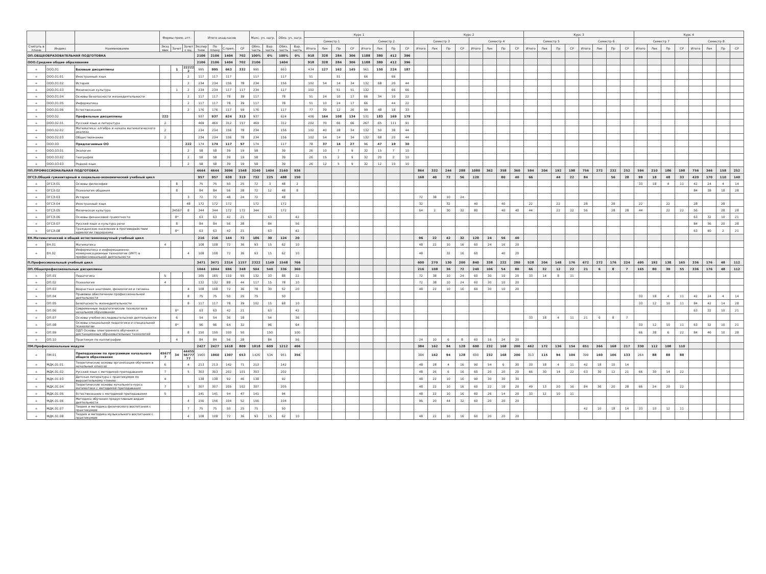| | | | Формы пром. атт. | | | Итого акад.часов | | | | Макс. уч. нагр. | | Обяз. уч. нагр. | | Курс 1 | | | | | | | | Курс 2 | | | | | | | | Курс 3 | | | | | | | | Курс 4 | | | | | | | |
| --- | --- | --- | --- | --- | --- | --- | --- | --- | --- | --- | --- | --- | --- | --- | --- | --- | --- | --- | --- | --- | --- | --- | --- | --- | --- | --- | --- | --- | --- | --- | --- | --- | --- | --- | --- | --- | --- | --- | --- | --- | --- | --- | --- | --- | --- |
| | | | | | | | | | | | | | | Семестр 1 | | | | Семестр 2 | | | | Семестр 3 | | | | Семестр 4 | | | | Семестр 5 | | | | Семестр 6 | | | | Семестр 7 | | | | Семестр 8 | | | |
| Считать в плане | Индекс | Наименование | Экза мен | Зачет | Зачет с оц. | Экспер тное | По плану | С преп. | СР | Обяз. часть | Вар. часть | Обяз. часть | Вар. часть | Итого | Лек | Пр | СР | Итого | Лек | Пр | СР | Итого | Лек | Пр | СР | Итого | Лек | Пр | СР | Итого | Лек | Пр | СР | Итого | Лек | Пр | СР | Итого | Лек | Пр | СР | Итого | Лек | Пр | СР |
| ОП.ОБЩЕОБРАЗОВАТЕЛЬНАЯ ПОДГОТОВКА | | | | | | 2106 | 2106 | 1404 | 702 | 100% | 0% | 100% | 0% | 918 | 328 | 284 | 306 | 1188 | 380 | 412 | 396 | | | | | | | | | | | | | | | | | | | | | | | | |
| ООО.Среднее общее образование | | | | | | 2106 | 2106 | 1404 | 702 | 2106 | | 1404 | | 918 | 328 | 284 | 306 | 1188 | 380 | 412 | 396 | | | | | | | | | | | | | | | | | | | | | | | | |
| + | ООО.01 | Базовые дисциплины | | 1 | 22222 2 | 995 | 995 | 663 | 332 | 995 | | 663 | | 434 | 127 | 162 | 145 | 561 | 150 | 224 | 187 | | | | | | | | | | | | | | | | | | | | | | | | |
| + | ООО.01.01 | Иностранный язык | | | 2 | 117 | 117 | 117 | | 117 | | 117 | | 51 | | 51 | | 66 | | 66 | | | | | | | | | | | | | | | | | | | | | | | | | |
| + | ООО.01.02 | История | | | 2 | 234 | 234 | 156 | 78 | 234 | | 156 | | 102 | 54 | 14 | 34 | 132 | 68 | 20 | 44 | | | | | | | | | | | | | | | | | | | | | | | | |
| + | ООО.01.03 | Физическая культура | | 1 | 2 | 234 | 234 | 117 | 117 | 234 | | 117 | | 102 | | 51 | 51 | 132 | | 66 | 66 | | | | | | | | | | | | | | | | | | | | | | | | |
| + | ООО.01.04 | Основы безопасности жизнедеятельности | | | 2 | 117 | 117 | 78 | 39 | 117 | | 78 | | 51 | 24 | 10 | 17 | 66 | 34 | 10 | 22 | | | | | | | | | | | | | | | | | | | | | | | | |
| + | ООО.01.05 | Информатика | | | 2 | 117 | 117 | 78 | 39 | 117 | | 78 | | 51 | 10 | 24 | 17 | 66 | | 44 | 22 | | | | | | | | | | | | | | | | | | | | | | | | |
| + | ООО.01.06 | Естествознание | | | 2 | 176 | 176 | 117 | 59 | 176 | | 117 | | 77 | 39 | 12 | 26 | 99 | 48 | 18 | 33 | | | | | | | | | | | | | | | | | | | | | | | | |
| + | ООО.02 | Профильные дисциплины | 222 | | | 937 | 937 | 624 | 313 | 937 | | 624 | | 406 | 164 | 108 | 134 | 531 | 183 | 169 | 179 | | | | | | | | | | | | | | | | | | | | | | | | |
| + | ООО.02.01 | Русский язык и литература | 2 | | | 469 | 469 | 312 | 157 | 469 | | 312 | | 202 | 70 | 66 | 66 | 267 | 65 | 111 | 91 | | | | | | | | | | | | | | | | | | | | | | | | |
| + | ООО.02.02 | Математика: алгебра и начала математического анализа | 2 | | | 234 | 234 | 156 | 78 | 234 | | 156 | | 102 | 40 | 28 | 34 | 132 | 50 | 38 | 44 | | | | | | | | | | | | | | | | | | | | | | | | |
| + | ООО.02.03 | Обществознание | 2 | | | 234 | 234 | 156 | 78 | 234 | | 156 | | 102 | 54 | 14 | 34 | 132 | 68 | 20 | 44 | | | | | | | | | | | | | | | | | | | | | | | | |
| + | ООО.03 | Предлагаемые ОО | | | 222 | 174 | 174 | 117 | 57 | 174 | | 117 | | 78 | 37 | 14 | 27 | 96 | 47 | 19 | 30 | | | | | | | | | | | | | | | | | | | | | | | | |
| + | ООО.03.01 | Экология | | | 2 | 58 | 58 | 39 | 19 | 58 | | 39 | | 26 | 10 | 7 | 9 | 32 | 15 | 7 | 10 | | | | | | | | | | | | | | | | | | | | | | | | |
| + | ООО.03.02 | География | | | 2 | 58 | 58 | 39 | 19 | 58 | | 39 | | 26 | 15 | 2 | 9 | 32 | 20 | 2 | 10 | | | | | | | | | | | | | | | | | | | | | | | | |
| + | ООО.03.03 | Родной язык | | | 2 | 58 | 58 | 39 | 19 | 58 | | 39 | | 26 | 12 | 5 | 9 | 32 | 12 | 10 | 10 | | | | | | | | | | | | | | | | | | | | | | | | |
| ПП.ПРОФЕССИОНАЛЬНАЯ ПОДГОТОВКА | | | | | | 4644 | 4644 | 3096 | 1548 | 3240 | 1404 | 2160 | 936 | | | | | | | | | 864 | 332 | 244 | 288 | 1080 | 362 | 358 | 360 | 594 | 204 | 192 | 198 | 756 | 272 | 232 | 252 | 594 | 210 | 186 | 198 | 756 | 346 | 158 | 252 |
| ОГСЭ.Общий гуманитарный и социально-экономический учебный цикл | | | | | | 957 | 957 | 638 | 319 | 732 | 225 | 488 | 150 | | | | | | | | | 168 | 40 | 72 | 56 | 120 | | 80 | 40 | 66 | | 44 | 22 | 84 | | 56 | 28 | 99 | 18 | 48 | 33 | 420 | 170 | 110 | 140 |
| + | ОГСЭ.01 | Основы философии | | 8 | | 75 | 75 | 50 | 25 | 72 | 3 | 48 | 2 | | | | | | | | | | | | | | | | | | | | | | | | | 33 | 18 | 4 | 11 | 42 | 24 | 4 | 14 |
| + | ОГСЭ.02 | Психология общения | | 8 | | 84 | 84 | 56 | 28 | 72 | 12 | 48 | 8 | | | | | | | | | | | | | | | | | | | | | | | | | | | | | 84 | 38 | 18 | 28 |
| + | ОГСЭ.03 | История | | | 3 | 72 | 72 | 48 | 24 | 72 | | 48 | | | | | | | | | | 72 | 38 | 10 | 24 | | | | | | | | | | | | | | | | | | | | |
| + | ОГСЭ.04 | Иностранный язык | | | 48 | 172 | 172 | 172 | | 172 | | 172 | | | | | | | | | | 32 | | 32 | | 40 | | 40 | | 22 | | 22 | | 28 | | 28 | | 22 | | 22 | | 28 | | 28 | |
| + | ОГСЭ.05 | Физическая культура | | 34567 | 8 | 344 | 344 | 172 | 172 | 344 | | 172 | | | | | | | | | | 64 | 2 | 30 | 32 | 80 | | 40 | 40 | 44 | | 22 | 22 | 56 | | 28 | 28 | 44 | | 22 | 22 | 56 | | 28 | 28 |
| + | ОГСЭ.06 | Основы финансовой грамотности | | 8* | | 63 | 63 | 42 | 21 | | 63 | | 42 | | | | | | | | | | | | | | | | | | | | | | | | | | | | | 63 | 32 | 10 | 21 |
| + | ОГСЭ.07 | Русский язык и культура речи | | 8 | | 84 | 84 | 56 | 28 | | 84 | | 56 | | | | | | | | | | | | | | | | | | | | | | | | | | | | | 84 | 36 | 20 | 28 |
| + | ОГСЭ.08 | Гражданское население в противодействии идеологии терроризма | | 8* | | 63 | 63 | 42 | 21 | | 63 | | 42 | | | | | | | | | | | | | | | | | | | | | | | | | | | | | 63 | 40 | 2 | 21 |
| ЕН.Математический и общий естественнонаучный учебный цикл | | | | | | 216 | 216 | 144 | 72 | 186 | 30 | 124 | 20 | | | | | | | | | 96 | 22 | 42 | 32 | 120 | 24 | 56 | 40 | | | | | | | | | | | | | | | | |
| + | ЕН.01 | Математика | 4 | | | 108 | 108 | 72 | 36 | 93 | 15 | 62 | 10 | | | | | | | | | 48 | 22 | 10 | 16 | 60 | 24 | 16 | 20 | | | | | | | | | | | | | | | | |
| + | ЕН.02 | Информатика и информационно-коммуникационные технологии (ИКТ) в профессиональной деятельности | | | 4 | 108 | 108 | 72 | 36 | 93 | 15 | 62 | 10 | | | | | | | | | 48 | | 32 | 16 | 60 | | 40 | 20 | | | | | | | | | | | | | | | | |
| П.Профессиональный учебный цикл | | | | | | 3471 | 3471 | 2314 | 1157 | 2322 | 1149 | 1548 | 766 | | | | | | | | | 600 | 270 | 130 | 200 | 840 | 338 | 222 | 280 | 528 | 204 | 148 | 176 | 672 | 272 | 176 | 224 | 495 | 192 | 138 | 165 | 336 | 176 | 48 | 112 |
| ОП.Общепрофессиональные дисциплины | | | | | | 1044 | 1044 | 696 | 348 | 504 | 540 | 336 | 360 | | | | | | | | | 216 | 108 | 36 | 72 | 240 | 106 | 54 | 80 | 66 | 32 | 12 | 22 | 21 | 6 | 8 | 7 | 165 | 80 | 30 | 55 | 336 | 176 | 48 | 112 |
| + | ОП.01 | Педагогика | 5 | | | 165 | 165 | 110 | 55 | 132 | 33 | 88 | 22 | | | | | | | | | 72 | 38 | 10 | 24 | 60 | 30 | 10 | 20 | 33 | 14 | 8 | 11 | | | | | | | | | | | | |
| + | ОП.02 | Психология | 4 | | | 132 | 132 | 88 | 44 | 117 | 15 | 78 | 10 | | | | | | | | | 72 | 38 | 10 | 24 | 60 | 30 | 10 | 20 | | | | | | | | | | | | | | | | |
| + | ОП.03 | Возрастная анатомия, физиология и гигиена | | | 4 | 108 | 108 | 72 | 36 | 78 | 30 | 52 | 20 | | | | | | | | | 48 | 22 | 10 | 16 | 60 | 30 | 10 | 20 | | | | | | | | | | | | | | | | |
| + | ОП.04 | Правовое обеспечение профессиональной деятельности | | | 8 | 75 | 75 | 50 | 25 | 75 | | 50 | | | | | | | | | | | | | | | | | | | | | | | | | | 33 | 18 | 4 | 11 | 42 | 24 | 4 | 14 |
| + | ОП.05 | Безопасность жизнедеятельности | | | 8 | 117 | 117 | 78 | 39 | 102 | 15 | 68 | 10 | | | | | | | | | | | | | | | | | | | | | | | | | 33 | 12 | 10 | 11 | 84 | 42 | 14 | 28 |
| + | ОП.06 | Современные педагогические технологии в начальном образовании | | 8* | | 63 | 63 | 42 | 21 | | 63 | | 42 | | | | | | | | | | | | | | | | | | | | | | | | | | | | | 63 | 32 | 10 | 21 |
| + | ОП.07 | Основы учебно-исследовательской деятельности | | 6 | | 54 | 54 | 36 | 18 | | 54 | | 36 | | | | | | | | | | | | | | | | | 33 | 18 | 4 | 11 | 21 | 6 | 8 | 7 | | | | | | | | |
| + | ОП.08 | Основы специальной педагогики и специальной психологии | | 8* | | 96 | 96 | 64 | 32 | | 96 | | 64 | | | | | | | | | | | | | | | | | | | | | | | | | 33 | 12 | 10 | 11 | 63 | 32 | 10 | 21 |
| + | ОП.09 | ОДП Основы электронного обучения и дистанционных образовательных технологий | | | 8 | 150 | 150 | 100 | 50 | | 150 | | 100 | | | | | | | | | | | | | | | | | | | | | | | | | 66 | 38 | 6 | 22 | 84 | 46 | 10 | 28 |
| + | ОП.10 | Практикум по каллиграфии | | 4 | | 84 | 84 | 56 | 28 | | 84 | | 56 | | | | | | | | | 24 | 10 | 6 | 8 | 60 | 16 | 24 | 20 | | | | | | | | | | | | | | | | |
| ПМ.Профессиональные модули | | | | | | 2427 | 2427 | 1618 | 809 | 1818 | 609 | 1212 | 406 | | | | | | | | | 384 | 162 | 94 | 128 | 600 | 232 | 168 | 200 | 462 | 172 | 136 | 154 | 651 | 266 | 168 | 217 | 330 | 112 | 108 | 110 | | | | |
| + | ПМ.01 | Преподавание по программам начального общего образования | 45677 7 | 34 | 44455 56777 77 | 1960 | 1960 | 1307 | 653 | 1426 | 534 | 951 | 356 | | | | | | | | | 384 | 162 | 94 | 128 | 600 | 232 | 168 | 200 | 313 | 115 | 94 | 104 | 399 | 160 | 106 | 133 | 264 | 88 | 88 | 88 | | | | |
| + | МДК.01.01 | Теоретические основы организации обучения в начальных классах | 6 | | 4 | 213 | 213 | 142 | 71 | 213 | | 142 | | | | | | | | | | 48 | 28 | 4 | 16 | 90 | 54 | 6 | 30 | 33 | 18 | 4 | 11 | 42 | 18 | 10 | 14 | | | | | | | | |
| + | МДК.01.02 | Русский язык с методикой преподавания | 7 | | 5 | 303 | 303 | 202 | 101 | 303 | | 202 | | | | | | | | | | 48 | 26 | 6 | 16 | 60 | 20 | 20 | 20 | 66 | 30 | 14 | 22 | 63 | 30 | 12 | 21 | 66 | 30 | 14 | 22 | | | | |
| + | МДК.01.03 | Детская литература с практикумом по выразительному чтению | 4 | | | 138 | 138 | 92 | 46 | 138 | | 92 | | | | | | | | | | 48 | 22 | 10 | 16 | 90 | 30 | 30 | 30 | | | | | | | | | | | | | | | | |
| + | МДК.01.04 | Теоретические основы начального курса математики с методикой преподавания | 7 | | 5 | 307 | 307 | 205 | 102 | 307 | | 205 | | | | | | | | | | 48 | 22 | 10 | 16 | 60 | 22 | 18 | 20 | 49 | 13 | 20 | 16 | 84 | 36 | 20 | 28 | 66 | 24 | 20 | 22 | | | | |
| + | МДК.01.05 | Естествознание с методикой преподавания | 5 | | | 141 | 141 | 94 | 47 | 141 | | 94 | | | | | | | | | | 48 | 22 | 10 | 16 | 60 | 26 | 14 | 20 | 33 | 12 | 10 | 11 | | | | | | | | | | | | |
| + | МДК.01.06 | Методика обучения продуктивным видам деятельности | | | 4 | 156 | 156 | 104 | 52 | 156 | | 104 | | | | | | | | | | 96 | 20 | 44 | 32 | 60 | 20 | 20 | 20 | | | | | | | | | | | | | | | | |
| + | МДК.01.07 | Теория и методика физического воспитания с практикумом | | | 7 | 75 | 75 | 50 | 25 | 75 | | 50 | | | | | | | | | | | | | | | | | | | | | | 42 | 10 | 18 | 14 | 33 | 10 | 12 | 11 | | | | |
| + | МДК.01.08 | Теория и методика музыкального воспитания с практикумом | | | 4 | 108 | 108 | 72 | 36 | 93 | 15 | 62 | 10 | | | | | | | | | 48 | 22 | 10 | 16 | 60 | 20 | 20 | 20 | | | | | | | | | | | | | | | | |